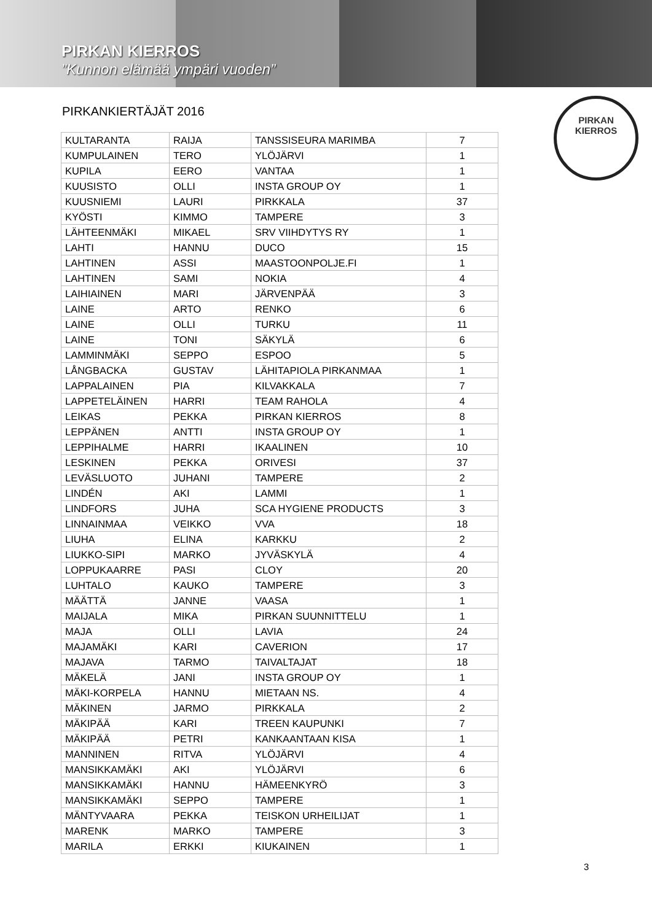PIRKAN KIERROS
”Kunnon elämää ympäri vuoden”
PIRKAN
KIERROS
PIRKANKIERTÄJÄT 2016
| KULTARANTA | RAIJA | TANSSISEURA MARIMBA | 7 |
| KUMPULAINEN | TERO | YLÖJÄRVI | 1 |
| KUPILA | EERO | VANTAA | 1 |
| KUUSISTO | OLLI | INSTA GROUP OY | 1 |
| KUUSNIEMI | LAURI | PIRKKALA | 37 |
| KYÖSTI | KIMMO | TAMPERE | 3 |
| LÄHTEENMÄKI | MIKAEL | SRV VIIHDYTYS RY | 1 |
| LAHTI | HANNU | DUCO | 15 |
| LAHTINEN | ASSI | MAASTOONPOLJE.FI | 1 |
| LAHTINEN | SAMI | NOKIA | 4 |
| LAIHIAINEN | MARI | JÄRVENPÄÄ | 3 |
| LAINE | ARTO | RENKO | 6 |
| LAINE | OLLI | TURKU | 11 |
| LAINE | TONI | SÄKYLÄ | 6 |
| LAMMINMÄKI | SEPPO | ESPOO | 5 |
| LÅNGBACKA | GUSTAV | LÄHITAPIOLA PIRKANMAA | 1 |
| LAPPALAINEN | PIA | KILVAKKALA | 7 |
| LAPPETELÄINEN | HARRI | TEAM RAHOLA | 4 |
| LEIKAS | PEKKA | PIRKAN KIERROS | 8 |
| LEPPÄNEN | ANTTI | INSTA GROUP OY | 1 |
| LEPPIHALME | HARRI | IKAALINEN | 10 |
| LESKINEN | PEKKA | ORIVESI | 37 |
| LEVÄSLUOTO | JUHANI | TAMPERE | 2 |
| LINDÉN | AKI | LAMMI | 1 |
| LINDFORS | JUHA | SCA HYGIENE PRODUCTS | 3 |
| LINNAINMAA | VEIKKO | VVA | 18 |
| LIUHA | ELINA | KARKKU | 2 |
| LIUKKO-SIPI | MARKO | JYVÄSKYLÄ | 4 |
| LOPPUKAARRE | PASI | CLOY | 20 |
| LUHTALO | KAUKO | TAMPERE | 3 |
| MÄÄTTÄ | JANNE | VAASA | 1 |
| MAIJALA | MIKA | PIRKAN SUUNNITTELU | 1 |
| MAJA | OLLI | LAVIA | 24 |
| MAJAMÄKI | KARI | CAVERION | 17 |
| MAJAVA | TARMO | TAIVALTAJAT | 18 |
| MÄKELÄ | JANI | INSTA GROUP OY | 1 |
| MÄKI-KORPELA | HANNU | MIETAAN NS. | 4 |
| MÄKINEN | JARMO | PIRKKALA | 2 |
| MÄKIPÄÄ | KARI | TREEN KAUPUNKI | 7 |
| MÄKIPÄÄ | PETRI | KANKAANTAAN KISA | 1 |
| MANNINEN | RITVA | YLÖJÄRVI | 4 |
| MANSIKKAMÄKI | AKI | YLÖJÄRVI | 6 |
| MANSIKKAMÄKI | HANNU | HÄMEENKYRÖ | 3 |
| MANSIKKAMÄKI | SEPPO | TAMPERE | 1 |
| MÄNTYVAARA | PEKKA | TEISKON URHEILIJAT | 1 |
| MARENK | MARKO | TAMPERE | 3 |
| MARILA | ERKKI | KIUKAINEN | 1 |
3